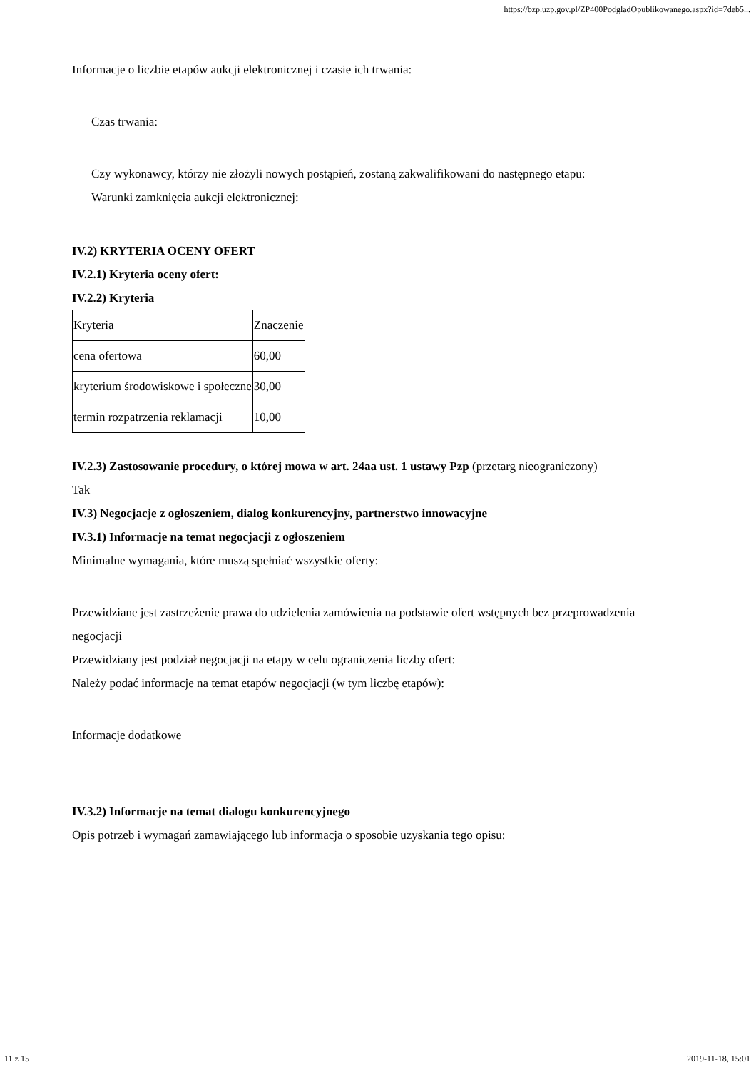https://bzp.uzp.gov.pl/ZP400PodgladOpublikowanego.aspx?id=7deb5...
Informacje o liczbie etapów aukcji elektronicznej i czasie ich trwania:
Czas trwania:
Czy wykonawcy, którzy nie złożyli nowych postąpień, zostaną zakwalifikowani do następnego etapu:
Warunki zamknięcia aukcji elektronicznej:
IV.2) KRYTERIA OCENY OFERT
IV.2.1) Kryteria oceny ofert:
IV.2.2) Kryteria
| Kryteria | Znaczenie |
| cena ofertowa | 60,00 |
| kryterium środowiskowe i społeczne | 30,00 |
| termin rozpatrzenia reklamacji | 10,00 |
IV.2.3) Zastosowanie procedury, o której mowa w art. 24aa ust. 1 ustawy Pzp (przetarg nieograniczony)
Tak
IV.3) Negocjacje z ogłoszeniem, dialog konkurencyjny, partnerstwo innowacyjne
IV.3.1) Informacje na temat negocjacji z ogłoszeniem
Minimalne wymagania, które muszą spełniać wszystkie oferty:
Przewidziane jest zastrzeżenie prawa do udzielenia zamówienia na podstawie ofert wstępnych bez przeprowadzenia negocjacji
Przewidziany jest podział negocjacji na etapy w celu ograniczenia liczby ofert:
Należy podać informacje na temat etapów negocjacji (w tym liczbę etapów):
Informacje dodatkowe
IV.3.2) Informacje na temat dialogu konkurencyjnego
Opis potrzeb i wymagań zamawiającego lub informacja o sposobie uzyskania tego opisu:
11 z 15 2019-11-18, 15:01